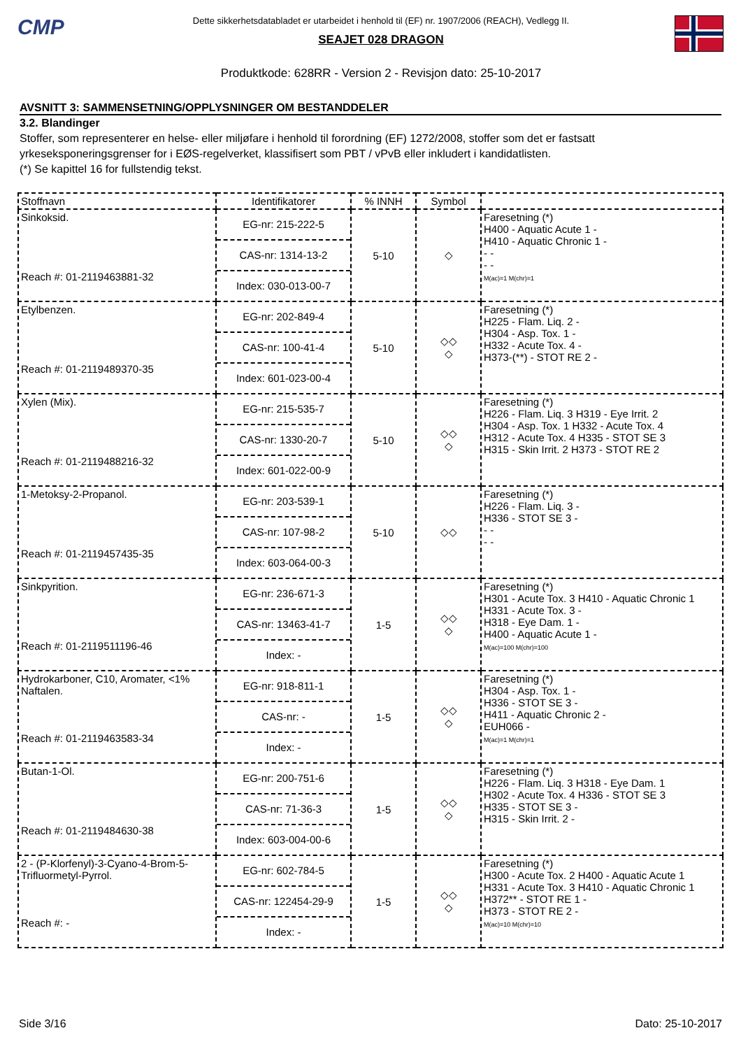CMP
Dette sikkerhetsdatabladet er utarbeidet i henhold til (EF) nr. 1907/2006 (REACH), Vedlegg II.
SEAJET 028 DRAGON
Produktkode: 628RR - Version 2 - Revisjon dato: 25-10-2017
AVSNITT 3: SAMMENSETNING/OPPLYSNINGER OM BESTANDDELER
3.2. Blandinger
Stoffer, som representerer en helse- eller miljøfare i henhold til forordning (EF) 1272/2008, stoffer som det er fastsatt yrkeseksponeringsgrenser for i EØS-regelverket, klassifisert som PBT / vPvB eller inkludert i kandidatlisten.
(*) Se kapittel 16 for fullstendig tekst.
| Stoffnavn | Identifikatorer | % INNH | Symbol | |
| --- | --- | --- | --- | --- |
| Sinkoksid. Reach #: 01-2119463881-32 | EG-nr: 215-222-5 CAS-nr: 1314-13-2 Index: 030-013-00-7 | 5-10 | ◇ | Faresetning (*) H400 - Aquatic Acute 1 - H410 - Aquatic Chronic 1 - - - - - M(ac)=1 M(chr)=1 |
| Etylbenzen. Reach #: 01-2119489370-35 | EG-nr: 202-849-4 CAS-nr: 100-41-4 Index: 601-023-00-4 | 5-10 | ◇◇ ◇ | Faresetning (*) H225 - Flam. Liq. 2 - H304 - Asp. Tox. 1 - H332 - Acute Tox. 4 - H373-(**) - STOT RE 2 - |
| Xylen (Mix). Reach #: 01-2119488216-32 | EG-nr: 215-535-7 CAS-nr: 1330-20-7 Index: 601-022-00-9 | 5-10 | ◇◇ ◇ | Faresetning (*) H226 - Flam. Liq. 3 H319 - Eye Irrit. 2 H304 - Asp. Tox. 1 H332 - Acute Tox. 4 H312 - Acute Tox. 4 H335 - STOT SE 3 H315 - Skin Irrit. 2 H373 - STOT RE 2 |
| 1-Metoksy-2-Propanol. Reach #: 01-2119457435-35 | EG-nr: 203-539-1 CAS-nr: 107-98-2 Index: 603-064-00-3 | 5-10 | ◇◇ | Faresetning (*) H226 - Flam. Liq. 3 - H336 - STOT SE 3 - - - - - |
| Sinkpyrition. Reach #: 01-2119511196-46 | EG-nr: 236-671-3 CAS-nr: 13463-41-7 Index: - | 1-5 | ◇◇ ◇ | Faresetning (*) H301 - Acute Tox. 3 H410 - Aquatic Chronic 1 H331 - Acute Tox. 3 - H318 - Eye Dam. 1 - H400 - Aquatic Acute 1 - M(ac)=100 M(chr)=100 |
| Hydrokarboner, C10, Aromater, <1% Naftalen. Reach #: 01-2119463583-34 | EG-nr: 918-811-1 CAS-nr: - Index: - | 1-5 | ◇◇ ◇ | Faresetning (*) H304 - Asp. Tox. 1 - H336 - STOT SE 3 - H411 - Aquatic Chronic 2 - EUH066 - M(ac)=1 M(chr)=1 |
| Butan-1-Ol. Reach #: 01-2119484630-38 | EG-nr: 200-751-6 CAS-nr: 71-36-3 Index: 603-004-00-6 | 1-5 | ◇◇ ◇ | Faresetning (*) H226 - Flam. Liq. 3 H318 - Eye Dam. 1 H302 - Acute Tox. 4 H336 - STOT SE 3 H335 - STOT SE 3 - H315 - Skin Irrit. 2 - |
| 2 - (P-Klorfenyl)-3-Cyano-4-Brom-5-Trifluormetyl-Pyrrol. Reach #: - | EG-nr: 602-784-5 CAS-nr: 122454-29-9 Index: - | 1-5 | ◇◇ ◇ | Faresetning (*) H300 - Acute Tox. 2 H400 - Aquatic Acute 1 H331 - Acute Tox. 3 H410 - Aquatic Chronic 1 H372** - STOT RE 1 - H373 - STOT RE 2 - M(ac)=10 M(chr)=10 |
Side 3/16 Dato: 25-10-2017